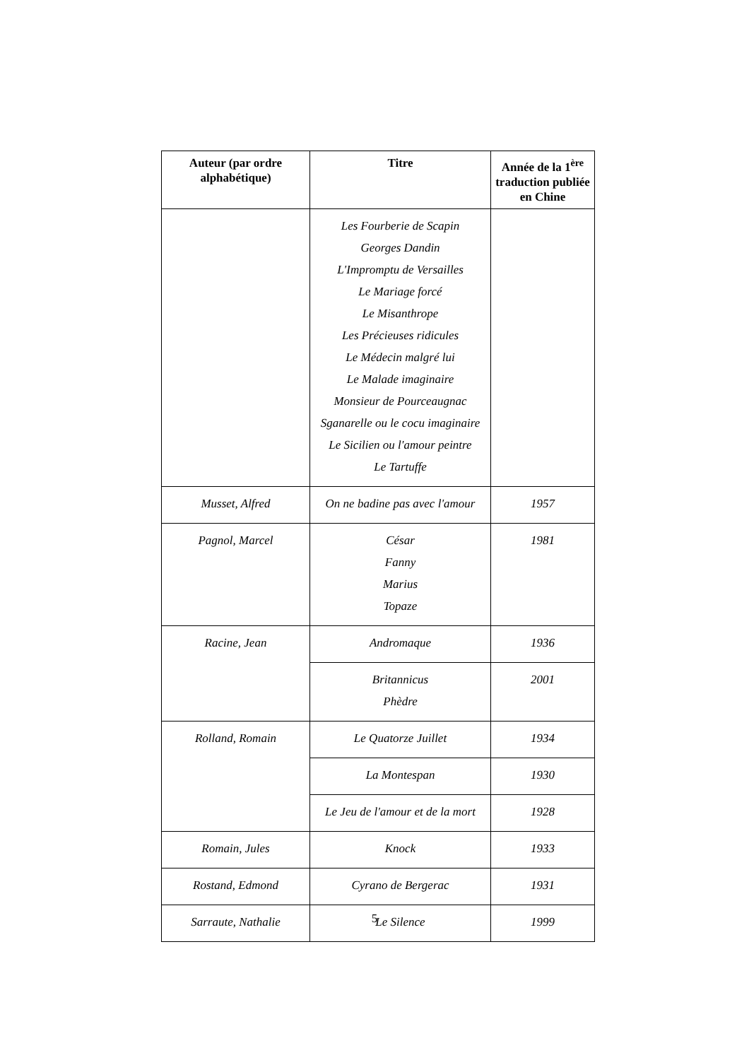| Auteur (par ordre alphabétique) | Titre | Année de la 1<sup>ère</sup> traduction publiée en Chine |
| --- | --- | --- |
| | Les Fourberie de Scapin Georges Dandin L'Impromptu de Versailles Le Mariage forcé Le Misanthrope Les Précieuses ridicules Le Médecin malgré lui Le Malade imaginaire Monsieur de Pourceaugnac Sganarelle ou le cocu imaginaire Le Sicilien ou l'amour peintre Le Tartuffe | |
| Musset, Alfred | On ne badine pas avec l'amour | 1957 |
| Pagnol, Marcel | César Fanny Marius Topaze | 1981 |
| Racine, Jean | Andromaque | 1936 |
| | Britannicus Phèdre | 2001 |
| Rolland, Romain | Le Quatorze Juillet | 1934 |
| | La Montespan | 1930 |
| | Le Jeu de l'amour et de la mort | 1928 |
| Romain, Jules | Knock | 1933 |
| Rostand, Edmond | Cyrano de Bergerac | 1931 |
| Sarraute, Nathalie | Le Silence | 1999 |
5